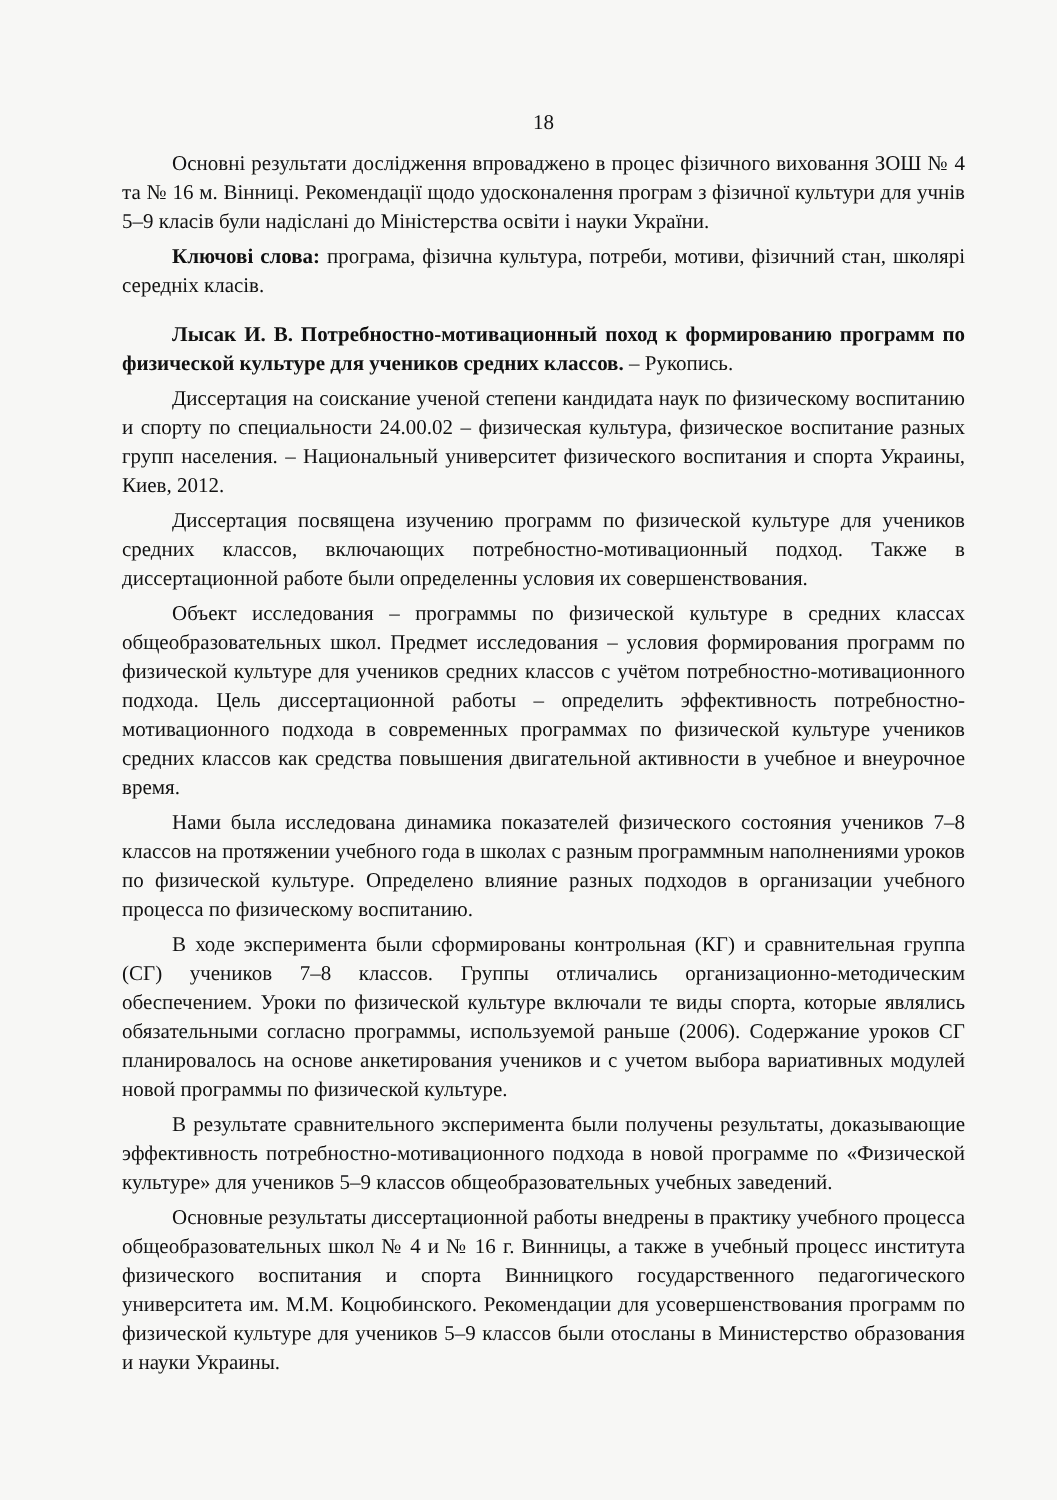18
Основні результати дослідження впроваджено в процес фізичного виховання ЗОШ № 4 та № 16 м. Вінниці. Рекомендації щодо удосконалення програм з фізичної культури для учнів 5–9 класів були надіслані до Міністерства освіти і науки України.
Ключові слова: програма, фізична культура, потреби, мотиви, фізичний стан, школярі середніх класів.
Лысак И. В. Потребностно-мотивационный поход к формированию программ по физической культуре для учеников средних классов. – Рукопись.
Диссертация на соискание ученой степени кандидата наук по физическому воспитанию и спорту по специальности 24.00.02 – физическая культура, физическое воспитание разных групп населения. – Национальный университет физического воспитания и спорта Украины, Киев, 2012.
Диссертация посвящена изучению программ по физической культуре для учеников средних классов, включающих потребностно-мотивационный подход. Также в диссертационной работе были определенны условия их совершенствования.
Объект исследования – программы по физической культуре в средних классах общеобразовательных школ. Предмет исследования – условия формирования программ по физической культуре для учеников средних классов с учётом потребностно-мотивационного подхода. Цель диссертационной работы – определить эффективность потребностно-мотивационного подхода в современных программах по физической культуре учеников средних классов как средства повышения двигательной активности в учебное и внеурочное время.
Нами была исследована динамика показателей физического состояния учеников 7–8 классов на протяжении учебного года в школах с разным программным наполнениями уроков по физической культуре. Определено влияние разных подходов в организации учебного процесса по физическому воспитанию.
В ходе эксперимента были сформированы контрольная (КГ) и сравнительная группа (СГ) учеников 7–8 классов. Группы отличались организационно-методическим обеспечением. Уроки по физической культуре включали те виды спорта, которые являлись обязательными согласно программы, используемой раньше (2006). Содержание уроков СГ планировалось на основе анкетирования учеников и с учетом выбора вариативных модулей новой программы по физической культуре.
В результате сравнительного эксперимента были получены результаты, доказывающие эффективность потребностно-мотивационного подхода в новой программе по «Физической культуре» для учеников 5–9 классов общеобразовательных учебных заведений.
Основные результаты диссертационной работы внедрены в практику учебного процесса общеобразовательных школ № 4 и № 16 г. Винницы, а также в учебный процесс института физического воспитания и спорта Винницкого государственного педагогического университета им. М.М. Коцюбинского. Рекомендации для усовершенствования программ по физической культуре для учеников 5–9 классов были отосланы в Министерство образования и науки Украины.